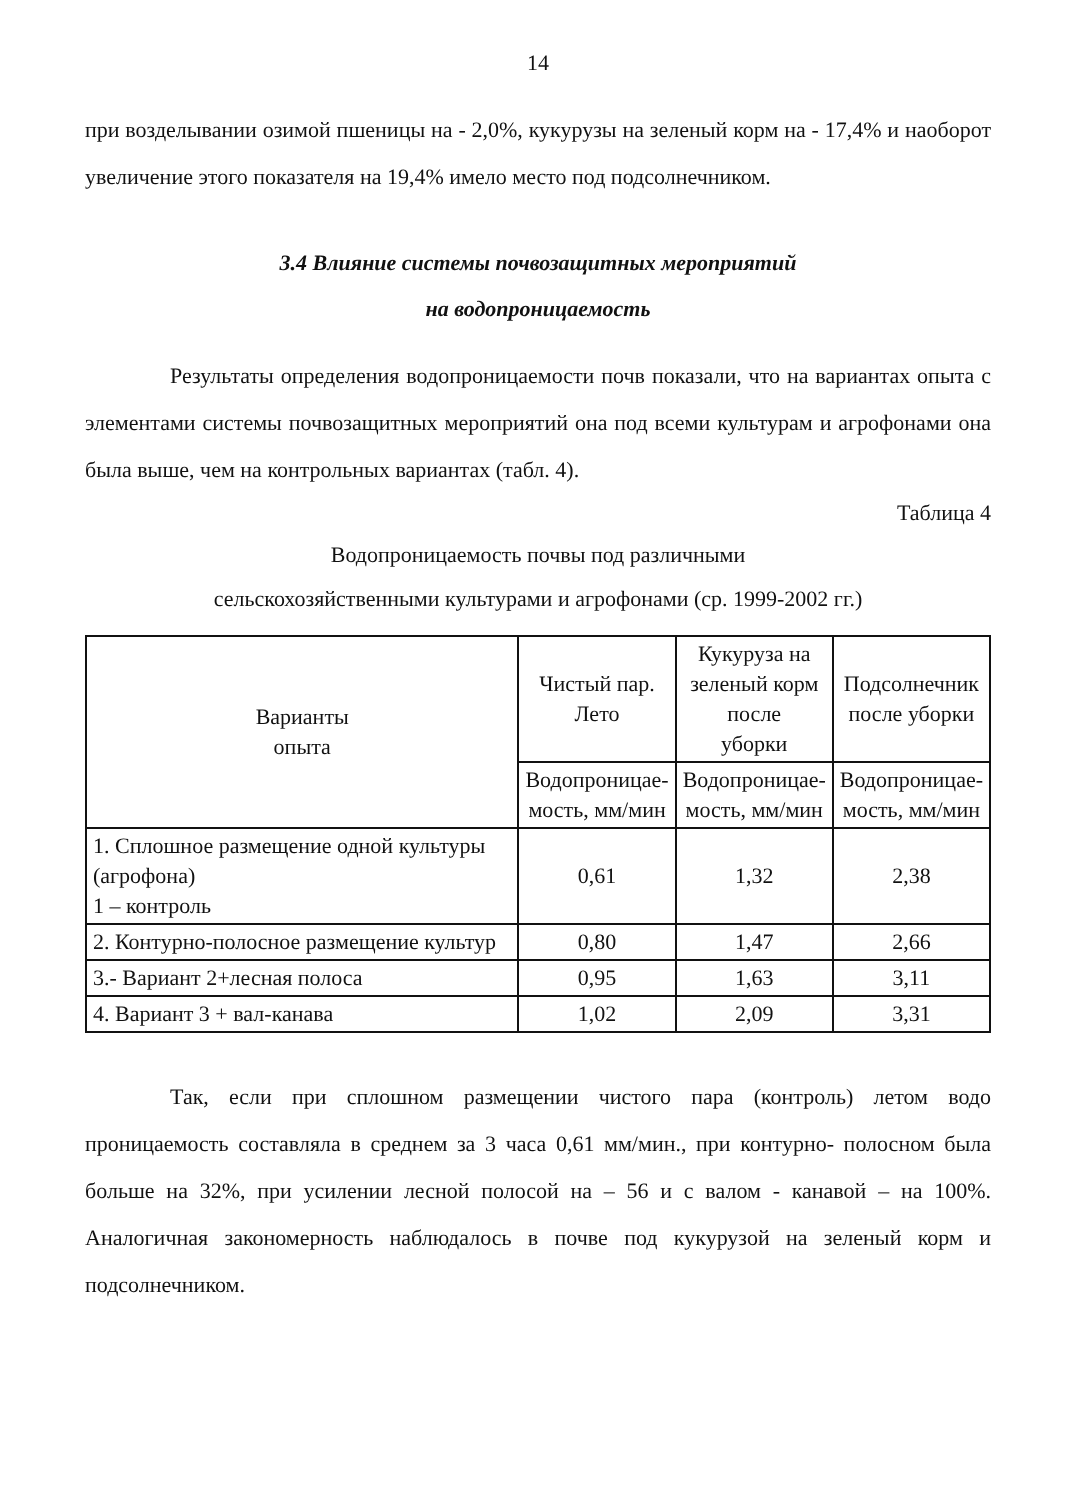14
при возделывании озимой пшеницы на - 2,0%, кукурузы на зеленый корм на - 17,4% и наоборот увеличение этого показателя на 19,4% имело место под подсолнечником.
3.4 Влияние системы почвозащитных мероприятий
на водопроницаемость
Результаты определения водопроницаемости почв показали, что на вариантах опыта с элементами системы почвозащитных мероприятий она под всеми культурам и агрофонами она была выше, чем на контрольных вариантах (табл. 4).
Таблица 4
Водопроницаемость почвы под различными
сельскохозяйственными культурами и агрофонами (ср. 1999-2002 гг.)
| Варианты опыта | Чистый пар. Лето | Кукуруза на зеленый корм после уборки | Подсолнечник после уборки |
| --- | --- | --- | --- |
| | Водопроницае- мость, мм/мин | Водопроницае- мость, мм/мин | Водопроницае- мость, мм/мин |
| 1. Сплошное размещение одной культуры (агрофона) 1 – контроль | 0,61 | 1,32 | 2,38 |
| 2. Контурно-полосное размещение культур | 0,80 | 1,47 | 2,66 |
| 3.- Вариант 2+лесная полоса | 0,95 | 1,63 | 3,11 |
| 4. Вариант 3 + вал-канава | 1,02 | 2,09 | 3,31 |
Так, если при сплошном размещении чистого пара (контроль) летом водо проницаемость составляла в среднем за 3 часа 0,61 мм/мин., при контурно- полосном была больше на 32%, при усилении лесной полосой на – 56 и с валом - канавой – на 100%. Аналогичная закономерность наблюдалось в почве под кукурузой на зеленый корм и подсолнечником.